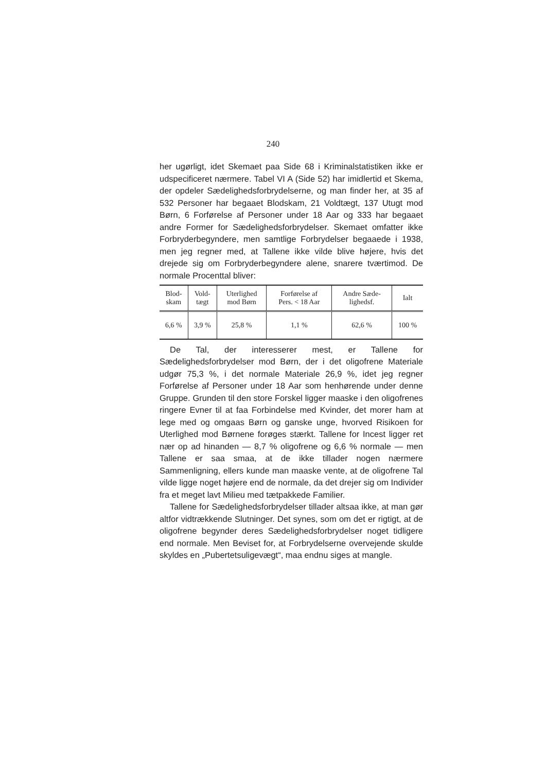240
her ugørligt, idet Skemaet paa Side 68 i Kriminalstatistiken ikke er udspecificeret nærmere. Tabel VI A (Side 52) har imidlertid et Skema, der opdeler Sædelighedsforbrydelserne, og man finder her, at 35 af 532 Personer har begaaet Blodskam, 21 Voldtægt, 137 Utugt mod Børn, 6 Forførelse af Personer under 18 Aar og 333 har begaaet andre Former for Sædelighedsforbrydelser. Skemaet omfatter ikke Forbryderbegyndere, men samtlige Forbrydelser begaaede i 1938, men jeg regner med, at Tallene ikke vilde blive højere, hvis det drejede sig om Forbryderbegyndere alene, snarere tværtimod. De normale Procenttal bliver:
| Blod- skam | Vold- tægt | Uterlighed mod Børn | Forførelse af Pers. < 18 Aar | Andre Sæde- lighedsf. | Ialt |
| --- | --- | --- | --- | --- | --- |
| 6,6 % | 3,9 % | 25,8 % | 1,1 % | 62,6 % | 100 % |
De Tal, der interesserer mest, er Tallene for Sædelighedsforbrydelser mod Børn, der i det oligofrene Materiale udgør 75,3 %, i det normale Materiale 26,9 %, idet jeg regner Forførelse af Personer under 18 Aar som henhørende under denne Gruppe. Grunden til den store Forskel ligger maaske i den oligofrenes ringere Evner til at faa Forbindelse med Kvinder, det morer ham at lege med og omgaas Børn og ganske unge, hvorved Risikoen for Uterlighed mod Børnene forøges stærkt. Tallene for Incest ligger ret nær op ad hinanden — 8,7 % oligofrene og 6,6 % normale — men Tallene er saa smaa, at de ikke tillader nogen nærmere Sammenligning, ellers kunde man maaske vente, at de oligofrene Tal vilde ligge noget højere end de normale, da det drejer sig om Individer fra et meget lavt Milieu med tætpakkede Familier.
Tallene for Sædelighedsforbrydelser tillader altsaa ikke, at man gør altfor vidtrækkende Slutninger. Det synes, som om det er rigtigt, at de oligofrene begynder deres Sædelighedsforbrydelser noget tidligere end normale. Men Beviset for, at Forbrydelserne overvejende skulde skyldes en „Pubertetsuligevægt“, maa endnu siges at mangle.